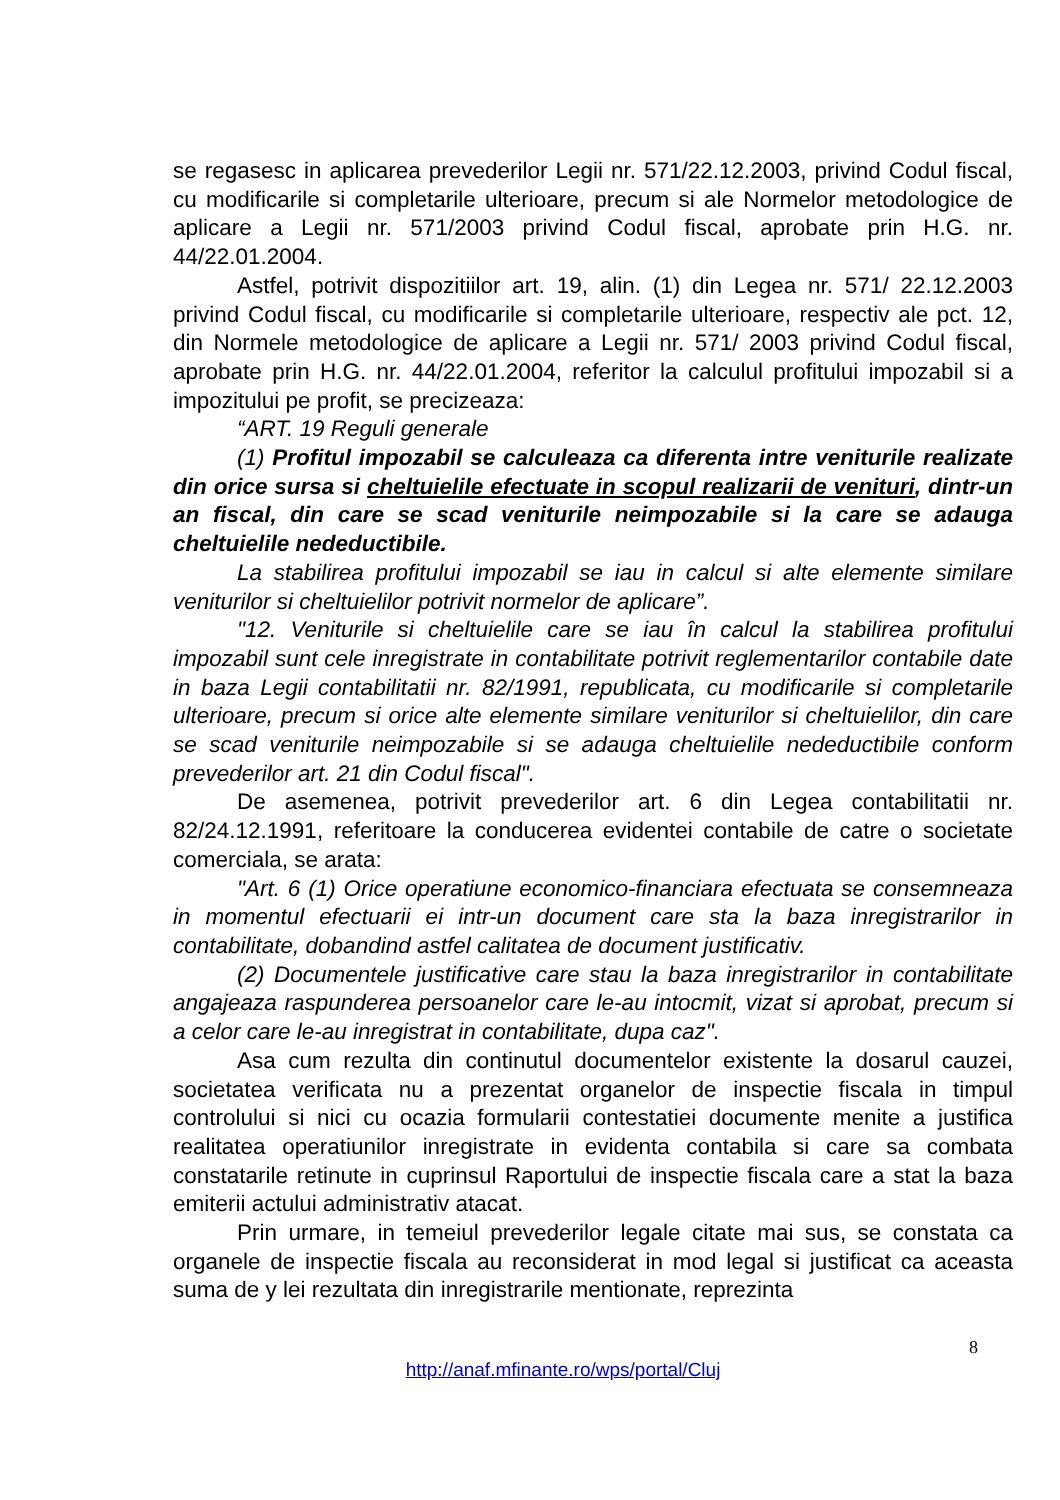se regasesc in aplicarea prevederilor Legii nr. 571/22.12.2003, privind Codul fiscal, cu modificarile si completarile ulterioare, precum si ale Normelor metodologice de aplicare a Legii nr. 571/2003 privind Codul fiscal, aprobate prin H.G. nr. 44/22.01.2004.
Astfel, potrivit dispozitiilor art. 19, alin. (1) din Legea nr. 571/ 22.12.2003 privind Codul fiscal, cu modificarile si completarile ulterioare, respectiv ale pct. 12, din Normele metodologice de aplicare a Legii nr. 571/ 2003 privind Codul fiscal, aprobate prin H.G. nr. 44/22.01.2004, referitor la calculul profitului impozabil si a impozitului pe profit, se precizeaza:
“ART. 19 Reguli generale
(1) Profitul impozabil se calculeaza ca diferenta intre veniturile realizate din orice sursa si cheltuielile efectuate in scopul realizarii de venituri, dintr-un an fiscal, din care se scad veniturile neimpozabile si la care se adauga cheltuielile nedeductibile.
La stabilirea profitului impozabil se iau in calcul si alte elemente similare veniturilor si cheltuielilor potrivit normelor de aplicare”.
"12. Veniturile si cheltuielile care se iau în calcul la stabilirea profitului impozabil sunt cele inregistrate in contabilitate potrivit reglementarilor contabile date in baza Legii contabilitatii nr. 82/1991, republicata, cu modificarile si completarile ulterioare, precum si orice alte elemente similare veniturilor si cheltuielilor, din care se scad veniturile neimpozabile si se adauga cheltuielile nedeductibile conform prevederilor art. 21 din Codul fiscal".
De asemenea, potrivit prevederilor art. 6 din Legea contabilitatii nr. 82/24.12.1991, referitoare la conducerea evidentei contabile de catre o societate comerciala, se arata:
"Art. 6 (1) Orice operatiune economico-financiara efectuata se consemneaza in momentul efectuarii ei intr-un document care sta la baza inregistrarilor in contabilitate, dobandind astfel calitatea de document justificativ.
(2) Documentele justificative care stau la baza inregistrarilor in contabilitate angajeaza raspunderea persoanelor care le-au intocmit, vizat si aprobat, precum si a celor care le-au inregistrat in contabilitate, dupa caz".
Asa cum rezulta din continutul documentelor existente la dosarul cauzei, societatea verificata nu a prezentat organelor de inspectie fiscala in timpul controlului si nici cu ocazia formularii contestatiei documente menite a justifica realitatea operatiunilor inregistrate in evidenta contabila si care sa combata constatarile retinute in cuprinsul Raportului de inspectie fiscala care a stat la baza emiterii actului administrativ atacat.
Prin urmare, in temeiul prevederilor legale citate mai sus, se constata ca organele de inspectie fiscala au reconsiderat in mod legal si justificat ca aceasta suma de y lei rezultata din inregistrarile mentionate, reprezinta
8
http://anaf.mfinante.ro/wps/portal/Cluj